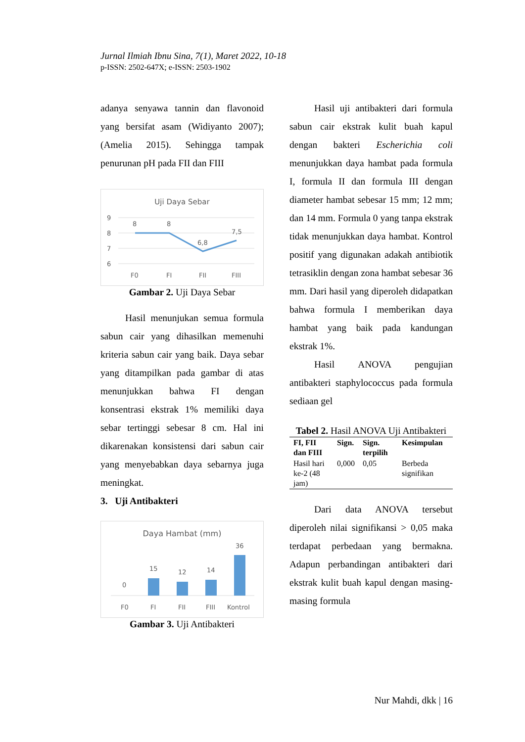Jurnal Ilmiah Ibnu Sina, 7(1), Maret 2022, 10-18
p-ISSN: 2502-647X; e-ISSN: 2503-1902
adanya senyawa tannin dan flavonoid yang bersifat asam (Widiyanto 2007);(Amelia 2015). Sehingga tampak penurunan pH pada FII dan FIII
Uji Daya Sebar
9
8
7
6
8
8
6,8
7,5
F0
FI
FII
FIII
Gambar 2. Uji Daya Sebar
Hasil menunjukan semua formula sabun cair yang dihasilkan memenuhi kriteria sabun cair yang baik. Daya sebar yang ditampilkan pada gambar di atas menunjukkan bahwa FI dengan konsentrasi ekstrak 1% memiliki daya sebar tertinggi sebesar 8 cm. Hal ini dikarenakan konsistensi dari sabun cair yang menyebabkan daya sebarnya juga meningkat.
3. Uji Antibakteri
Daya Hambat (mm)
0
15
12
14
36
F0
FI
FII
FIII
Kontrol
Gambar 3. Uji Antibakteri
Hasil uji antibakteri dari formula sabun cair ekstrak kulit buah kapul dengan bakteri Escherichia coli menunjukkan daya hambat pada formula I, formula II dan formula III dengan diameter hambat sebesar 15 mm; 12 mm; dan 14 mm. Formula 0 yang tanpa ekstrak tidak menunjukkan daya hambat. Kontrol positif yang digunakan adakah antibiotik tetrasiklin dengan zona hambat sebesar 36 mm. Dari hasil yang diperoleh didapatkan bahwa formula I memberikan daya hambat yang baik pada kandungan ekstrak 1%.
Hasil ANOVA pengujian antibakteri staphylococcus pada formula sediaan gel
Tabel 2. Hasil ANOVA Uji Antibakteri
| FI, FII dan FIII | Sign. | Sign. terpilih | Kesimpulan |
| --- | --- | --- | --- |
| Hasil hari ke-2 (48 jam) | 0,000 | 0,05 | Berbeda signifikan |
Dari data ANOVA tersebut diperoleh nilai signifikansi > 0,05 maka terdapat perbedaan yang bermakna. Adapun perbandingan antibakteri dari ekstrak kulit buah kapul dengan masing-masing formula
Nur Mahdi, dkk | 16